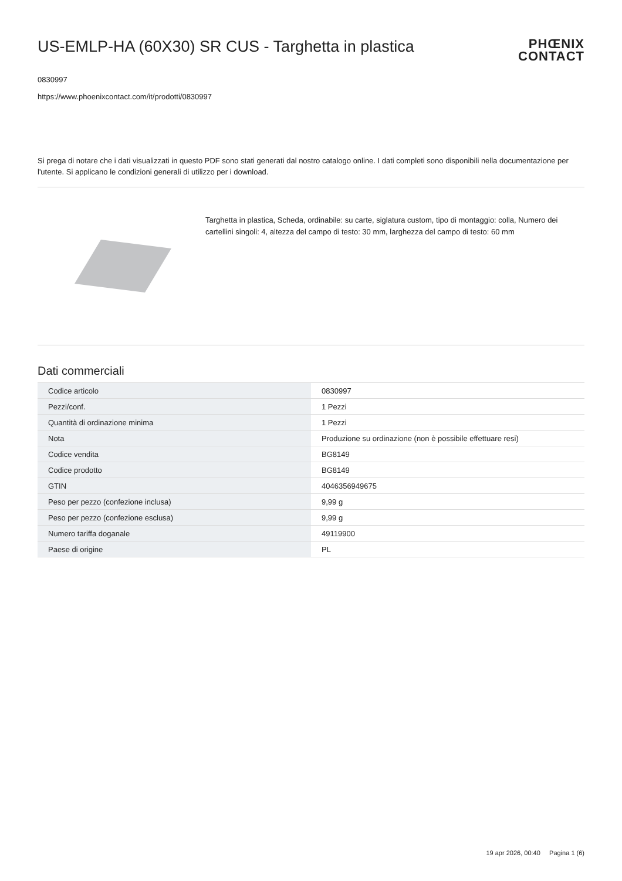US-EMLP-HA (60X30) SR CUS - Targhetta in plastica
PHŒNIX
CONTACT
0830997
https://www.phoenixcontact.com/it/prodotti/0830997
Si prega di notare che i dati visualizzati in questo PDF sono stati generati dal nostro catalogo online. I dati completi sono disponibili nella documentazione per l'utente. Si applicano le condizioni generali di utilizzo per i download.
Targhetta in plastica, Scheda, ordinabile: su carte, siglatura custom, tipo di montaggio: colla, Numero dei cartellini singoli: 4, altezza del campo di testo: 30 mm, larghezza del campo di testo: 60 mm
Dati commerciali
| Codice articolo | 0830997 |
| Pezzi/conf. | 1 Pezzi |
| Quantità di ordinazione minima | 1 Pezzi |
| Nota | Produzione su ordinazione (non è possibile effettuare resi) |
| Codice vendita | BG8149 |
| Codice prodotto | BG8149 |
| GTIN | 4046356949675 |
| Peso per pezzo (confezione inclusa) | 9,99 g |
| Peso per pezzo (confezione esclusa) | 9,99 g |
| Numero tariffa doganale | 49119900 |
| Paese di origine | PL |
19 apr 2026, 00:40 Pagina 1 (6)